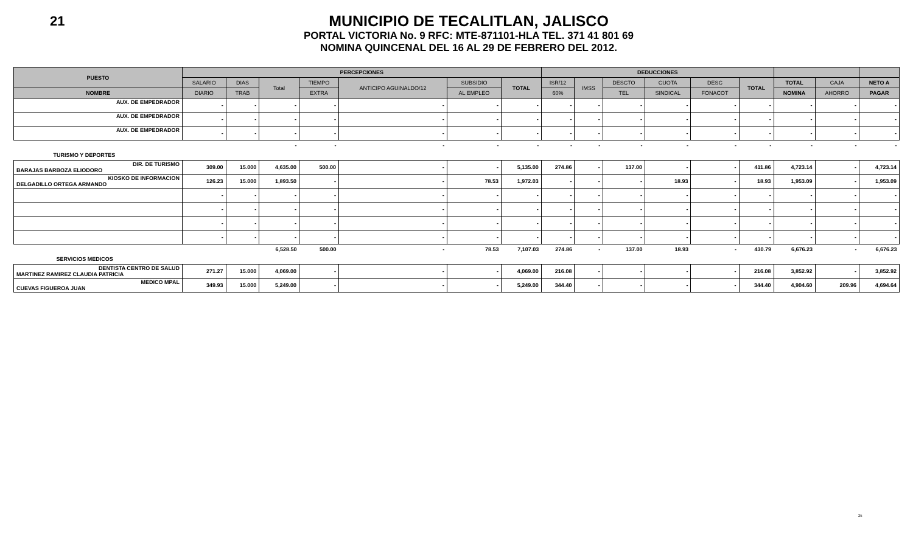21
MUNICIPIO DE TECALITLAN, JALISCO
PORTAL VICTORIA No. 9 RFC: MTE-871101-HLA TEL. 371 41 801 69
NOMINA QUINCENAL DEL 16 AL 29 DE FEBRERO DEL 2012.
| PUESTO | PERCEPCIONES | | | | | | | DEDUCCIONES | | | | | | | | |
| --- | --- | --- | --- | --- | --- | --- | --- | --- | --- | --- | --- | --- | --- | --- | --- | --- |
| | SALARIO | DIAS | Total | TIEMPO | ANTICIPO AGUINALDO/12 | SUBSIDIO | TOTAL | ISR/12 | IMSS | DESCTO | CUOTA | DESC | TOTAL | TOTAL | CAJA | NETO A |
| NOMBRE | DIARIO | TRAB | | EXTRA | | AL EMPLEO | | 60% | | TEL | SINDICAL | FONACOT | | NOMINA | AHORRO | PAGAR |
| AUX. DE EMPEDRADOR | - | - | - | - | - | - | - | - | - | - | - | - | - | - | - | - |
| AUX. DE EMPEDRADOR | - | - | - | - | - | - | - | - | - | - | - | - | - | - | - | - |
| AUX. DE EMPEDRADOR | - | - | - | - | - | - | - | - | - | - | - | - | - | - | - | - |
| | | | - | - | - | - | - | - | - | - | - | - | - | - | - | - |
| TURISMO Y DEPORTES | | | | | | | | | | | | | | | | |
| DIR. DE TURISMO BARAJAS BARBOZA ELIODORO | 309.00 | 15.000 | 4,635.00 | 500.00 | - | - | 5,135.00 | 274.86 | - | 137.00 | - | - | 411.86 | 4,723.14 | - | 4,723.14 |
| KIOSKO DE INFORMACION DELGADILLO ORTEGA ARMANDO | 126.23 | 15.000 | 1,893.50 | - | - | 78.53 | 1,972.03 | - | - | - | 18.93 | - | 18.93 | 1,953.09 | - | 1,953.09 |
| | - | - | - | - | - | - | - | - | - | - | - | - | - | - | - | - |
| | - | - | - | - | - | - | - | - | - | - | - | - | - | - | - | - |
| | - | - | - | - | - | - | - | - | - | - | - | - | - | - | - | - |
| | - | - | - | - | - | - | - | - | - | - | - | - | - | - | - | - |
| | | | 6,528.50 | 500.00 | - | 78.53 | 7,107.03 | 274.86 | - | 137.00 | 18.93 | - | 430.79 | 6,676.23 | - | 6,676.23 |
| SERVICIOS MEDICOS | | | | | | | | | | | | | | | | |
| DENTISTA CENTRO DE SALUD MARTINEZ RAMIREZ CLAUDIA PATRICIA | 271.27 | 15.000 | 4,069.00 | - | - | - | 4,069.00 | 216.08 | - | - | - | - | 216.08 | 3,852.92 | - | 3,852.92 |
| MEDICO MPAL CUEVAS FIGUEROA JUAN | 349.93 | 15.000 | 5,249.00 | - | - | - | 5,249.00 | 344.40 | - | - | - | - | 344.40 | 4,904.60 | 209.96 | 4,694.64 |
25